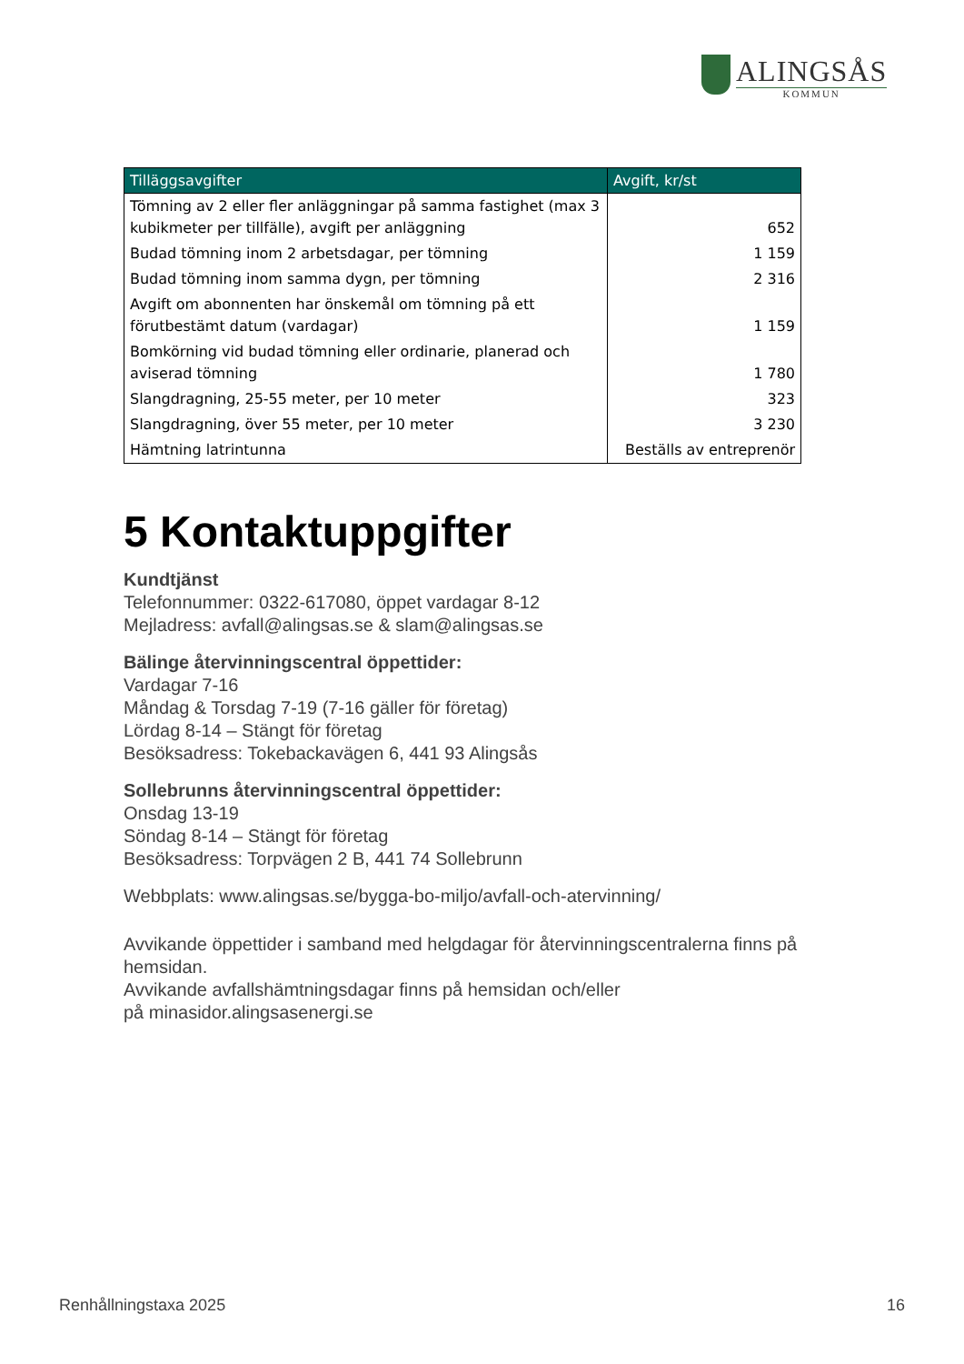ALINGSÅS
KOMMUN
| Tilläggsavgifter | Avgift, kr/st |
| --- | --- |
| Tömning av 2 eller fler anläggningar på samma fastighet (max 3 kubikmeter per tillfälle), avgift per anläggning | 652 |
| Budad tömning inom 2 arbetsdagar, per tömning | 1 159 |
| Budad tömning inom samma dygn, per tömning | 2 316 |
| Avgift om abonnenten har önskemål om tömning på ett förutbestämt datum (vardagar) | 1 159 |
| Bomkörning vid budad tömning eller ordinarie, planerad och aviserad tömning | 1 780 |
| Slangdragning, 25-55 meter, per 10 meter | 323 |
| Slangdragning, över 55 meter, per 10 meter | 3 230 |
| Hämtning latrintunna | Beställs av entreprenör |
5 Kontaktuppgifter
Kundtjänst
Telefonnummer: 0322-617080, öppet vardagar 8-12
Mejladress: avfall@alingsas.se & slam@alingsas.se
Bälinge återvinningscentral öppettider:
Vardagar 7-16
Måndag & Torsdag 7-19 (7-16 gäller för företag)
Lördag 8-14 – Stängt för företag
Besöksadress: Tokebackavägen 6, 441 93 Alingsås
Sollebrunns återvinningscentral öppettider:
Onsdag 13-19
Söndag 8-14 – Stängt för företag
Besöksadress: Torpvägen 2 B, 441 74 Sollebrunn
Webbplats: www.alingsas.se/bygga-bo-miljo/avfall-och-atervinning/
Avvikande öppettider i samband med helgdagar för återvinningscentralerna finns på hemsidan.
Avvikande avfallshämtningsdagar finns på hemsidan och/eller
på minasidor.alingsasenergi.se
Renhållningstaxa 2025 16